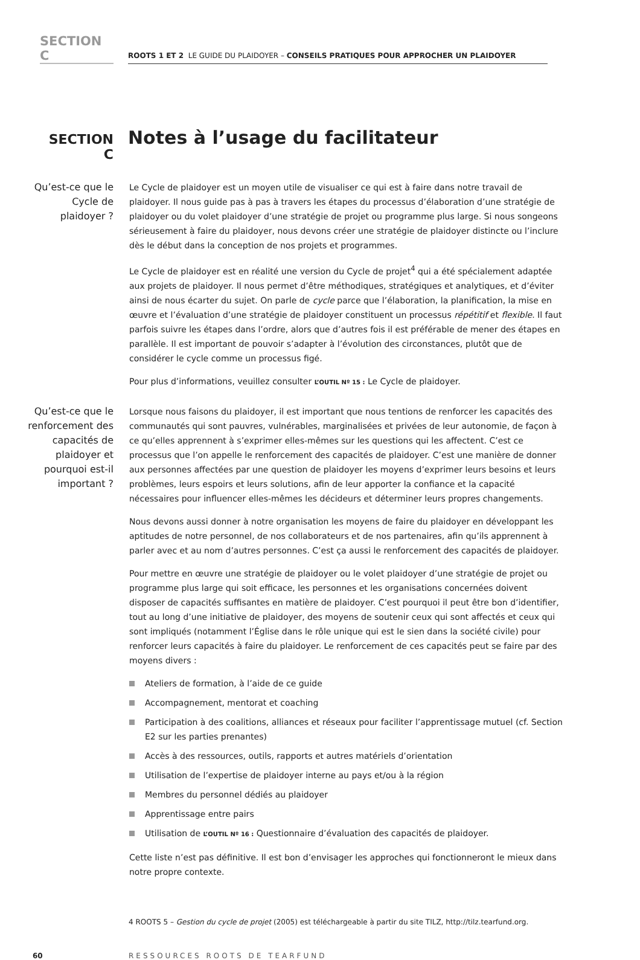SECTION C
ROOTS 1 ET 2 LE GUIDE DU PLAIDOYER – CONSEILS PRATIQUES POUR APPROCHER UN PLAIDOYER
SECTION C Notes à l’usage du facilitateur
Qu’est-ce que le Cycle de plaidoyer ?
Le Cycle de plaidoyer est un moyen utile de visualiser ce qui est à faire dans notre travail de plaidoyer. Il nous guide pas à pas à travers les étapes du processus d’élaboration d’une stratégie de plaidoyer ou du volet plaidoyer d’une stratégie de projet ou programme plus large. Si nous songeons sérieusement à faire du plaidoyer, nous devons créer une stratégie de plaidoyer distincte ou l’inclure dès le début dans la conception de nos projets et programmes.
Le Cycle de plaidoyer est en réalité une version du Cycle de projet<sup>4</sup> qui a été spécialement adaptée aux projets de plaidoyer. Il nous permet d’être méthodiques, stratégiques et analytiques, et d’éviter ainsi de nous écarter du sujet. On parle de cycle parce que l’élaboration, la planification, la mise en œuvre et l’évaluation d’une stratégie de plaidoyer constituent un processus répétitif et flexible. Il faut parfois suivre les étapes dans l’ordre, alors que d’autres fois il est préférable de mener des étapes en parallèle. Il est important de pouvoir s’adapter à l’évolution des circonstances, plutôt que de considérer le cycle comme un processus figé.
Pour plus d’informations, veuillez consulter L’OUTIL Nº 15 : Le Cycle de plaidoyer.
Qu’est-ce que le renforcement des capacités de plaidoyer et pourquoi est-il important ?
Lorsque nous faisons du plaidoyer, il est important que nous tentions de renforcer les capacités des communautés qui sont pauvres, vulnérables, marginalisées et privées de leur autonomie, de façon à ce qu’elles apprennent à s’exprimer elles-mêmes sur les questions qui les affectent. C’est ce processus que l’on appelle le renforcement des capacités de plaidoyer. C’est une manière de donner aux personnes affectées par une question de plaidoyer les moyens d’exprimer leurs besoins et leurs problèmes, leurs espoirs et leurs solutions, afin de leur apporter la confiance et la capacité nécessaires pour influencer elles-mêmes les décideurs et déterminer leurs propres changements.
Nous devons aussi donner à notre organisation les moyens de faire du plaidoyer en développant les aptitudes de notre personnel, de nos collaborateurs et de nos partenaires, afin qu’ils apprennent à parler avec et au nom d’autres personnes. C’est ça aussi le renforcement des capacités de plaidoyer.
Pour mettre en œuvre une stratégie de plaidoyer ou le volet plaidoyer d’une stratégie de projet ou programme plus large qui soit efficace, les personnes et les organisations concernées doivent disposer de capacités suffisantes en matière de plaidoyer. C’est pourquoi il peut être bon d’identifier, tout au long d’une initiative de plaidoyer, des moyens de soutenir ceux qui sont affectés et ceux qui sont impliqués (notamment l’Église dans le rôle unique qui est le sien dans la société civile) pour renforcer leurs capacités à faire du plaidoyer. Le renforcement de ces capacités peut se faire par des moyens divers :
Ateliers de formation, à l’aide de ce guide
Accompagnement, mentorat et coaching
Participation à des coalitions, alliances et réseaux pour faciliter l’apprentissage mutuel (cf. Section E2 sur les parties prenantes)
Accès à des ressources, outils, rapports et autres matériels d’orientation
Utilisation de l’expertise de plaidoyer interne au pays et/ou à la région
Membres du personnel dédiés au plaidoyer
Apprentissage entre pairs
Utilisation de L’OUTIL Nº 16 : Questionnaire d’évaluation des capacités de plaidoyer.
Cette liste n’est pas définitive. Il est bon d’envisager les approches qui fonctionneront le mieux dans notre propre contexte.
4 ROOTS 5 – Gestion du cycle de projet (2005) est téléchargeable à partir du site TILZ, http://tilz.tearfund.org.
60 RESSOURCES ROOTS DE TEARFUND